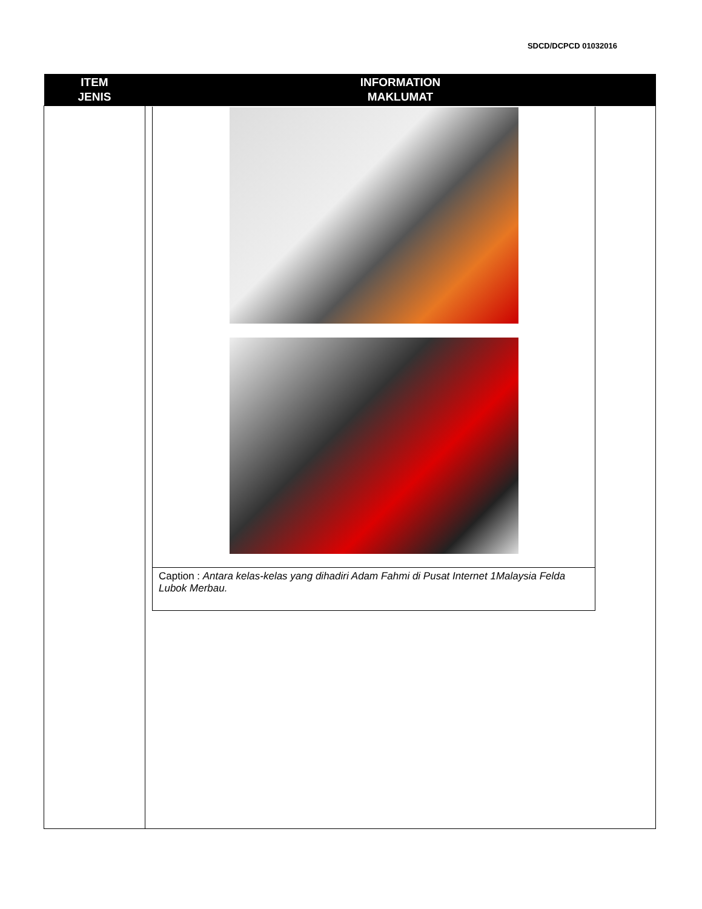SDCD/DCPCD 01032016
| ITEM JENIS | INFORMATION MAKLUMAT |
| --- | --- |
| | / Caption : Antara kelas-kelas yang dihadiri Adam Fahmi di Pusat Internet 1Malaysia Felda Lubok Merbau. / |